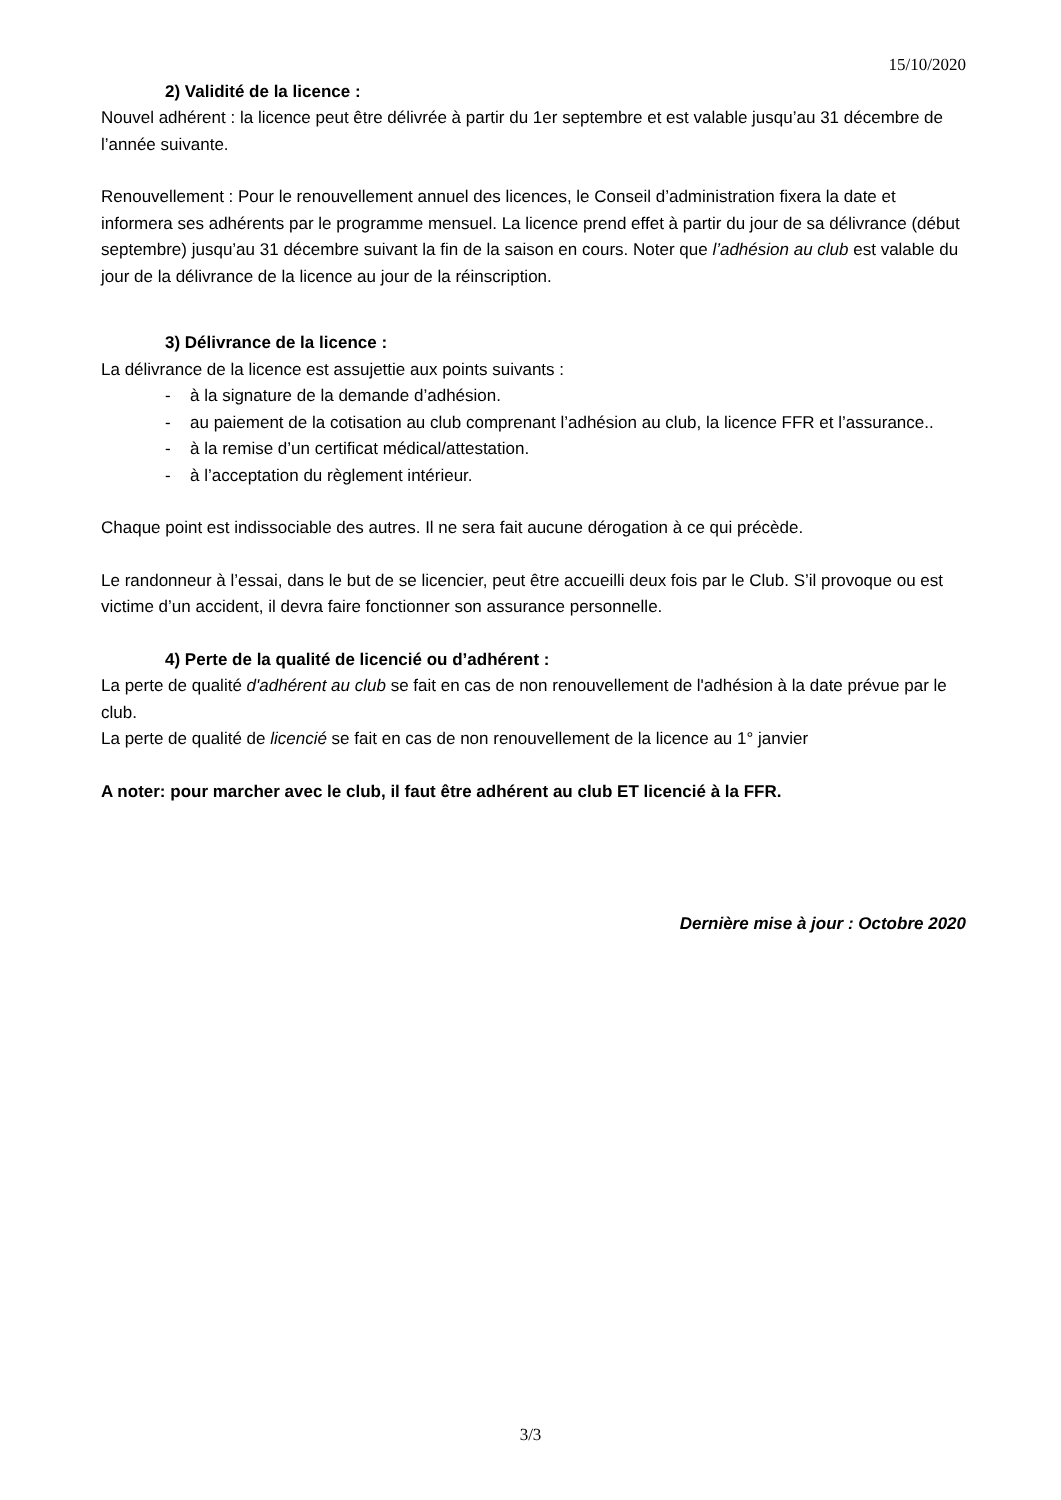15/10/2020
2) Validité de la licence :
Nouvel adhérent : la licence peut être délivrée à partir du 1er septembre et est valable jusqu’au 31 décembre de l’année suivante.
Renouvellement : Pour le renouvellement annuel des licences, le Conseil d’administration fixera la date et informera ses adhérents par le programme mensuel. La licence prend effet à partir du jour de sa délivrance (début septembre) jusqu’au 31 décembre suivant la fin de la saison en cours. Noter que l’adhésion au club est valable du jour de la délivrance de la licence au jour de la réinscription.
3) Délivrance de la licence :
La délivrance de la licence est assujettie aux points suivants :
- à la signature de la demande d’adhésion.
- au paiement de la cotisation au club comprenant l’adhésion au club, la licence FFR et l’assurance..
- à la remise d’un certificat médical/attestation.
- à l’acceptation du règlement intérieur.
Chaque point est indissociable des autres. Il ne sera fait aucune dérogation à ce qui précède.
Le randonneur à l’essai, dans le but de se licencier, peut être accueilli deux fois par le Club. S’il provoque ou est victime d’un accident, il devra faire fonctionner son assurance personnelle.
4) Perte de la qualité de licencié ou d’adhérent :
La perte de qualité d'adhérent au club se fait en cas de non renouvellement de l'adhésion à la date prévue par le club.
La perte de qualité de licencié se fait en cas de non renouvellement de la licence au 1° janvier
A noter: pour marcher avec le club, il faut être adhérent au club ET licencié à la FFR.
Dernière mise à jour : Octobre 2020
3/3